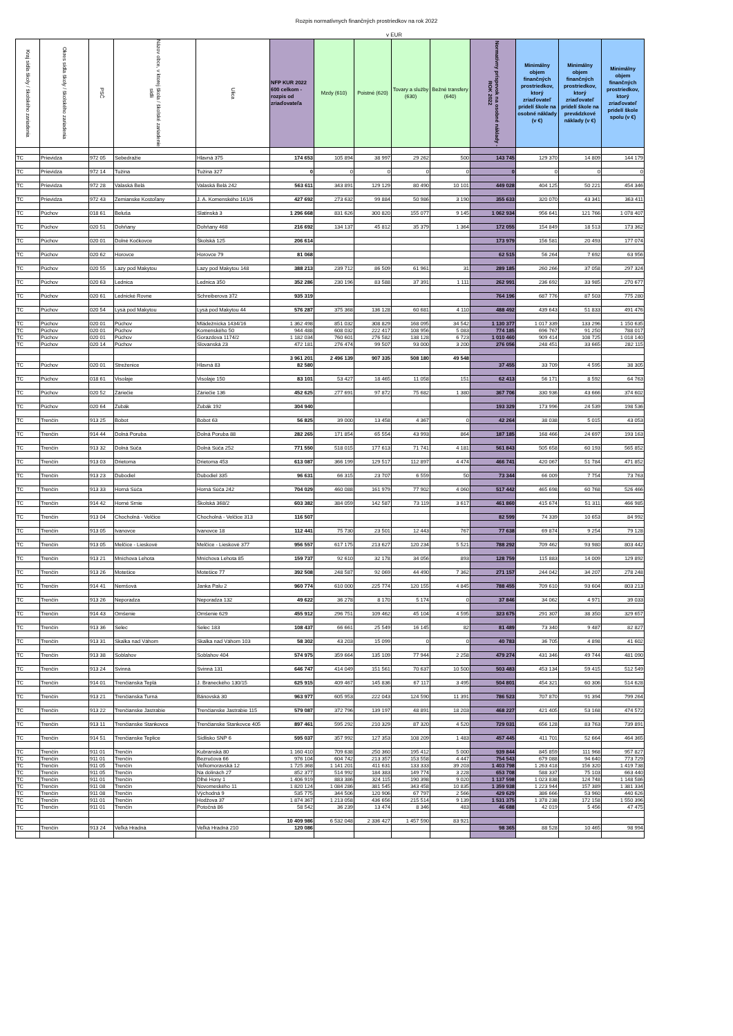Rozpis normatívnych finančných prostriedkov na rok 2022
v EUR
| Kraj sídla školy / školského zariadenia | Okres sídla školy / školského zariadenia | PSČ | Názov obce, v ktorej škola / školské zariadenie sídli | Ulica | NFP KUR 2022 600 celkom - rozpis od zriaďovateľa | Mzdy (610) | Poistné (620) | Tovary a služby (630) | Bežné transfery (640) | Normatívny príspevok na osobné náklady - ROK 2022 | Minimálny objem finančných prostriedkov, ktorý zriaďovateľ pridelí škole na osobné náklady (v €) | Minimálny objem finančných prostriedkov, ktorý zriaďovateľ pridelí škole na prevádzkové náklady (v €) | Minimálny objem finančných prostriedkov, ktorý zriaďovateľ pridelí škole spolu (v €) |
| --- | --- | --- | --- | --- | --- | --- | --- | --- | --- | --- | --- | --- | --- |
| TC | Prievidza | 972 05 | Sebedražie | Hlavná 375 | 174 653 | 105 894 | 38 997 | 29 262 | 500 | 143 745 | 129 370 | 14 809 | 144 179 |
| TC | Prievidza | 972 14 | Tužina | Tužina 327 | 0 | 0 | 0 | 0 | 0 | 0 | 0 | 0 | 0 |
| TC | Prievidza | 972 28 | Valaská Belá | Valaská Belá 242 | 563 611 | 343 891 | 129 129 | 80 490 | 10 101 | 449 028 | 404 125 | 50 221 | 454 346 |
| TC | Prievidza | 972 43 | Zemianske Kostoľany | J. A. Komenského 161/6 | 427 692 | 273 632 | 99 884 | 50 986 | 3 190 | 355 633 | 320 070 | 43 341 | 363 411 |
| TC | Púchov | 018 61 | Beluša | Slatinská 3 | 1 296 668 | 831 626 | 300 820 | 155 077 | 9 145 | 1 062 934 | 956 641 | 121 766 | 1 078 407 |
| TC | Púchov | 020 51 | Dohňany | Dohňany 468 | 216 692 | 134 137 | 45 812 | 35 379 | 1 364 | 172 055 | 154 849 | 18 513 | 173 362 |
| TC | Púchov | 020 01 | Dolné Kočkovce | Školská 125 | 206 614 | | | | | 173 979 | 156 581 | 20 493 | 177 074 |
| TC | Púchov | 020 62 | Horovce | Horovce 79 | 81 068 | | | | | 62 515 | 56 264 | 7 692 | 63 956 |
| TC | Púchov | 020 55 | Lazy pod Makytou | Lazy pod Makytou 148 | 388 213 | 239 712 | 86 509 | 61 961 | 31 | 289 185 | 260 266 | 37 058 | 297 324 |
| TC | Púchov | 020 63 | Lednica | Lednica 350 | 352 286 | 230 196 | 83 588 | 37 391 | 1 111 | 262 991 | 236 692 | 33 985 | 270 677 |
| TC | Púchov | 020 61 | Lednické Rovne | Schreiberova 372 | 935 319 | | | | | 764 196 | 687 776 | 87 503 | 775 280 |
| TC | Púchov | 020 54 | Lysá pod Makytou | Lysá pod Makytou 44 | 576 287 | 375 368 | 136 128 | 60 681 | 4 110 | 488 492 | 439 643 | 51 833 | 491 476 |
| TC | Púchov | 020 01 | Púchov | Mládežnícka 1434/16 | 1 362 498 | 851 032 | 308 829 | 168 095 | 34 542 | 1 130 377 | 1 017 339 | 133 296 | 1 150 635 |
| TC | Púchov | 020 01 | Púchov | Komenského 50 | 944 488 | 608 032 | 222 417 | 108 956 | 5 083 | 774 185 | 696 767 | 91 250 | 788 017 |
| TC | Púchov | 020 01 | Púchov | Gorazdova 1174/2 | 1 182 034 | 760 601 | 276 582 | 138 128 | 6 723 | 1 010 460 | 909 414 | 108 725 | 1 018 140 |
| TC | Púchov | 020 14 | Púchov | Slovanská 23 | 472 181 | 276 474 | 99 507 | 93 000 | 3 200 | 276 056 | 248 451 | 33 665 | 282 115 |
| | | | | | 3 961 201 | 2 496 139 | 907 335 | 508 180 | 49 548 | | | | |
| TC | Púchov | 020 01 | Streženice | Hlavná 83 | 82 580 | | | | | 37 455 | 33 709 | 4 595 | 38 305 |
| TC | Púchov | 018 61 | Visolaje | Visolaje 150 | 83 101 | 53 427 | 18 465 | 11 058 | 151 | 62 413 | 56 171 | 8 592 | 64 763 |
| TC | Púchov | 020 52 | Záriečie | Záriečie 136 | 452 625 | 277 691 | 97 872 | 75 682 | 1 380 | 367 706 | 330 936 | 43 666 | 374 602 |
| TC | Púchov | 020 64 | Zubák | Zubák 192 | 304 940 | | | | | 193 329 | 173 996 | 24 539 | 198 536 |
| TC | Trenčín | 913 25 | Bobot | Bobot 63 | 56 825 | 39 000 | 13 458 | 4 367 | 0 | 42 264 | 38 038 | 5 015 | 43 053 |
| TC | Trenčín | 914 44 | Dolná Poruba | Dolná Poruba 88 | 282 265 | 171 854 | 65 554 | 43 993 | 864 | 187 185 | 168 466 | 24 697 | 193 163 |
| TC | Trenčín | 913 32 | Dolná Súča | Dolná Súča 252 | 771 550 | 518 015 | 177 613 | 71 741 | 4 181 | 561 843 | 505 658 | 60 193 | 565 852 |
| TC | Trenčín | 913 03 | Drietoma | Drietoma 453 | 613 087 | 366 199 | 129 517 | 112 897 | 4 474 | 466 741 | 420 067 | 51 784 | 471 852 |
| TC | Trenčín | 913 23 | Dubodiel | Dubodiel 335 | 96 631 | 66 315 | 23 707 | 6 559 | 50 | 73 344 | 66 009 | 7 754 | 73 763 |
| TC | Trenčín | 913 33 | Horná Súča | Horná Súča 242 | 704 029 | 460 088 | 161 979 | 77 902 | 4 060 | 517 442 | 465 698 | 60 768 | 526 466 |
| TC | Trenčín | 914 42 | Horné Srnie | Školská 368/2 | 603 382 | 384 059 | 142 587 | 73 119 | 3 617 | 461 860 | 415 674 | 51 311 | 466 985 |
| TC | Trenčín | 913 04 | Chocholná - Velčice | Chocholná - Velčice 313 | 116 507 | | | | | 82 599 | 74 339 | 10 653 | 84 992 |
| TC | Trenčín | 913 05 | Ivanovce | Ivanovce 18 | 112 441 | 75 730 | 23 501 | 12 443 | 767 | 77 638 | 69 874 | 9 254 | 79 128 |
| TC | Trenčín | 913 05 | Melčice - Lieskové | Melčice - Lieskové 377 | 956 557 | 617 175 | 213 627 | 120 234 | 5 521 | 788 292 | 709 462 | 93 980 | 803 442 |
| TC | Trenčín | 913 21 | Mníchova Lehota | Mníchova Lehota 85 | 159 737 | 92 610 | 32 178 | 34 056 | 893 | 128 759 | 115 883 | 14 009 | 129 892 |
| TC | Trenčín | 913 26 | Motešice | Motešice 77 | 392 508 | 248 587 | 92 069 | 44 490 | 7 362 | 271 157 | 244 042 | 34 207 | 278 248 |
| TC | Trenčín | 914 41 | Nemšová | Janka Palu 2 | 960 774 | 610 000 | 225 774 | 120 155 | 4 845 | 788 455 | 709 610 | 93 604 | 803 213 |
| TC | Trenčín | 913 26 | Neporadza | Neporadza 132 | 49 622 | 36 278 | 8 170 | 5 174 | 0 | 37 846 | 34 062 | 4 971 | 39 033 |
| TC | Trenčín | 914 43 | Omšenie | Omšenie 629 | 455 912 | 296 751 | 109 462 | 45 104 | 4 595 | 323 675 | 291 307 | 38 350 | 329 657 |
| TC | Trenčín | 913 36 | Selec | Selec 183 | 108 437 | 66 661 | 25 549 | 16 145 | 82 | 81 489 | 73 340 | 9 487 | 82 827 |
| TC | Trenčín | 913 31 | Skalka nad Váhom | Skalka nad Váhom 103 | 58 302 | 43 203 | 15 099 | 0 | 0 | 40 783 | 36 705 | 4 898 | 41 602 |
| TC | Trenčín | 913 38 | Soblahov | Soblahov 404 | 574 975 | 359 664 | 135 109 | 77 944 | 2 258 | 479 274 | 431 346 | 49 744 | 481 090 |
| TC | Trenčín | 913 24 | Svinná | Svinná 131 | 646 747 | 414 049 | 151 561 | 70 637 | 10 500 | 503 483 | 453 134 | 59 415 | 512 549 |
| TC | Trenčín | 914 01 | Trenčianska Teplá | J. Braneckého 130/15 | 625 915 | 409 467 | 145 836 | 67 117 | 3 495 | 504 801 | 454 321 | 60 306 | 514 628 |
| TC | Trenčín | 913 21 | Trenčianska Turná | Bánovská 30 | 963 977 | 605 953 | 222 043 | 124 590 | 11 391 | 786 523 | 707 870 | 91 394 | 799 264 |
| TC | Trenčín | 913 22 | Trenčianske Jastrabie | Trenčianske Jastrabie 115 | 579 087 | 372 796 | 139 197 | 48 891 | 18 203 | 468 227 | 421 405 | 53 168 | 474 572 |
| TC | Trenčín | 913 11 | Trenčianske Stankovce | Trenčianske Stankovce 405 | 897 461 | 595 292 | 210 329 | 87 320 | 4 520 | 729 031 | 656 128 | 83 763 | 739 891 |
| TC | Trenčín | 914 51 | Trenčianske Teplice | Sídlisko SNP 6 | 595 037 | 357 992 | 127 353 | 108 209 | 1 483 | 457 445 | 411 701 | 52 664 | 464 365 |
| TC | Trenčín | 911 01 | Trenčín | Kubranská 80 | 1 160 410 | 709 638 | 250 360 | 195 412 | 5 000 | 939 844 | 845 859 | 111 968 | 957 827 |
| TC | Trenčín | 911 01 | Trenčín | Bezručova 66 | 976 104 | 604 742 | 213 357 | 153 558 | 4 447 | 754 543 | 679 088 | 94 640 | 773 729 |
| TC | Trenčín | 911 05 | Trenčín | Veľkomoravská 12 | 1 725 368 | 1 141 201 | 411 631 | 133 333 | 39 203 | 1 403 798 | 1 263 418 | 156 320 | 1 419 738 |
| TC | Trenčín | 911 05 | Trenčín | Na dolinách 27 | 852 377 | 514 992 | 184 383 | 149 774 | 3 228 | 653 708 | 588 337 | 75 103 | 663 440 |
| TC | Trenčín | 911 01 | Trenčín | Dlhé Hony 1 | 1 406 919 | 883 386 | 324 115 | 190 398 | 9 020 | 1 137 598 | 1 023 838 | 124 748 | 1 148 586 |
| TC | Trenčín | 911 08 | Trenčín | Novomeského 11 | 1 820 124 | 1 084 286 | 381 545 | 343 458 | 10 835 | 1 359 938 | 1 223 944 | 157 389 | 1 381 334 |
| TC | Trenčín | 911 08 | Trenčín | Východná 9 | 535 775 | 344 506 | 120 906 | 67 797 | 2 566 | 429 629 | 386 666 | 53 960 | 440 626 |
| TC | Trenčín | 911 01 | Trenčín | Hodžova 37 | 1 874 367 | 1 213 058 | 436 656 | 215 514 | 9 139 | 1 531 375 | 1 378 238 | 172 158 | 1 550 396 |
| TC | Trenčín | 911 01 | Trenčín | Potočná 86 | 58 542 | 36 239 | 13 474 | 8 346 | 483 | 46 688 | 42 019 | 5 456 | 47 475 |
| | | | | | 10 409 986 | 6 532 048 | 2 336 427 | 1 457 590 | 83 921 | | | | |
| TC | Trenčín | 913 24 | Veľká Hradná | Veľká Hradná 210 | 120 086 | | | | | 98 365 | 88 528 | 10 465 | 98 994 |